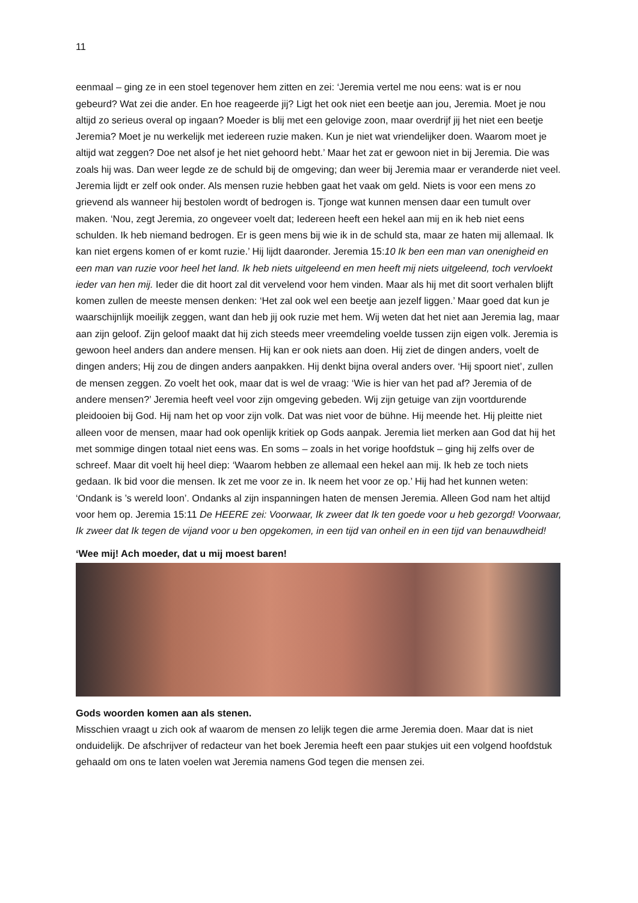11
eenmaal – ging ze in een stoel tegenover hem zitten en zei: ‘Jeremia vertel me nou eens: wat is er nou gebeurd? Wat zei die ander. En hoe reageerde jij? Ligt het ook niet een beetje aan jou, Jeremia. Moet je nou altijd zo serieus overal op ingaan? Moeder is blij met een gelovige zoon, maar overdrijf jij het niet een beetje Jeremia? Moet je nu werkelijk met iedereen ruzie maken. Kun je niet wat vriendelijker doen. Waarom moet je altijd wat zeggen? Doe net alsof je het niet gehoord hebt.’ Maar het zat er gewoon niet in bij Jeremia. Die was zoals hij was. Dan weer legde ze de schuld bij de omgeving; dan weer bij Jeremia maar er veranderde niet veel. Jeremia lijdt er zelf ook onder. Als mensen ruzie hebben gaat het vaak om geld. Niets is voor een mens zo grievend als wanneer hij bestolen wordt of bedrogen is. Tjonge wat kunnen mensen daar een tumult over maken. ‘Nou, zegt Jeremia, zo ongeveer voelt dat; Iedereen heeft een hekel aan mij en ik heb niet eens schulden. Ik heb niemand bedrogen. Er is geen mens bij wie ik in de schuld sta, maar ze haten mij allemaal. Ik kan niet ergens komen of er komt ruzie.’ Hij lijdt daaronder. Jeremia 15:10 Ik ben een man van onenigheid en een man van ruzie voor heel het land. Ik heb niets uitgeleend en men heeft mij niets uitgeleend, toch vervloekt ieder van hen mij. Ieder die dit hoort zal dit vervelend voor hem vinden. Maar als hij met dit soort verhalen blijft komen zullen de meeste mensen denken: ‘Het zal ook wel een beetje aan jezelf liggen.’ Maar goed dat kun je waarschijnlijk moeilijk zeggen, want dan heb jij ook ruzie met hem. Wij weten dat het niet aan Jeremia lag, maar aan zijn geloof. Zijn geloof maakt dat hij zich steeds meer vreemdeling voelde tussen zijn eigen volk. Jeremia is gewoon heel anders dan andere mensen. Hij kan er ook niets aan doen. Hij ziet de dingen anders, voelt de dingen anders; Hij zou de dingen anders aanpakken. Hij denkt bijna overal anders over. ‘Hij spoort niet’, zullen de mensen zeggen. Zo voelt het ook, maar dat is wel de vraag: ‘Wie is hier van het pad af? Jeremia of de andere mensen?’ Jeremia heeft veel voor zijn omgeving gebeden. Wij zijn getuige van zijn voortdurende pleidooien bij God. Hij nam het op voor zijn volk. Dat was niet voor de bühne. Hij meende het. Hij pleitte niet alleen voor de mensen, maar had ook openlijk kritiek op Gods aanpak. Jeremia liet merken aan God dat hij het met sommige dingen totaal niet eens was. En soms – zoals in het vorige hoofdstuk – ging hij zelfs over de schreef. Maar dit voelt hij heel diep: ‘Waarom hebben ze allemaal een hekel aan mij. Ik heb ze toch niets gedaan. Ik bid voor die mensen. Ik zet me voor ze in. Ik neem het voor ze op.’ Hij had het kunnen weten: ‘Ondank is ’s wereld loon’. Ondanks al zijn inspanningen haten de mensen Jeremia. Alleen God nam het altijd voor hem op. Jeremia 15:11 De HEERE zei: Voorwaar, Ik zweer dat Ik ten goede voor u heb gezorgd! Voorwaar, Ik zweer dat Ik tegen de vijand voor u ben opgekomen, in een tijd van onheil en in een tijd van benauwdheid!
‘Wee mij! Ach moeder, dat u mij moest baren!
Gods woorden komen aan als stenen.
Misschien vraagt u zich ook af waarom de mensen zo lelijk tegen die arme Jeremia doen. Maar dat is niet onduidelijk. De afschrijver of redacteur van het boek Jeremia heeft een paar stukjes uit een volgend hoofdstuk gehaald om ons te laten voelen wat Jeremia namens God tegen die mensen zei.